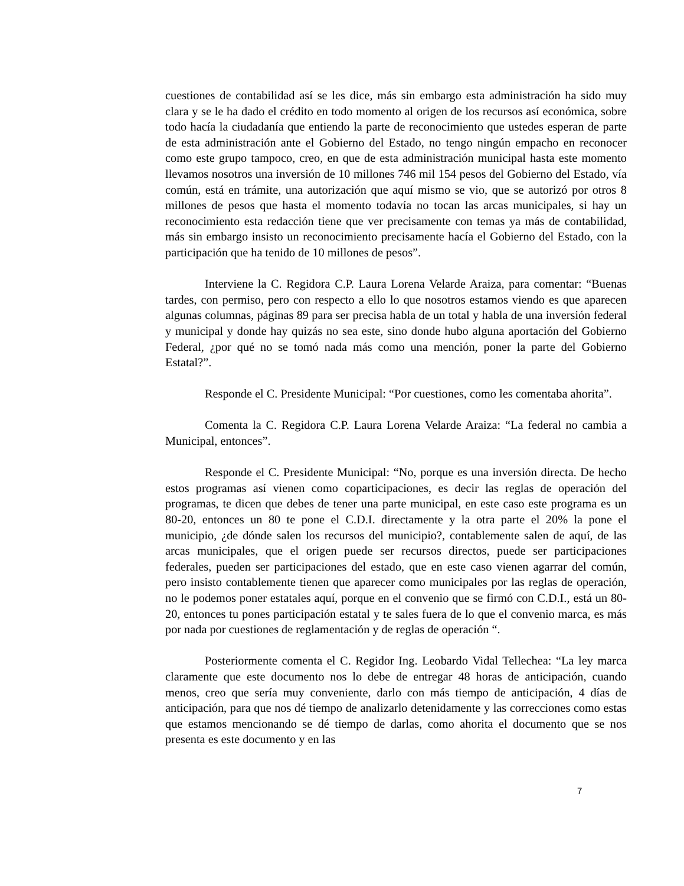cuestiones de contabilidad así se les dice, más sin embargo esta administración ha sido muy clara y se le ha dado el crédito en todo momento al origen de los recursos así económica, sobre todo hacía la ciudadanía que entiendo la parte de reconocimiento que ustedes esperan de parte de esta administración ante el Gobierno del Estado, no tengo ningún empacho en reconocer como este grupo tampoco, creo, en que de esta administración municipal hasta este momento llevamos nosotros una inversión de 10 millones 746 mil 154 pesos del Gobierno del Estado, vía común, está en trámite, una autorización que aquí mismo se vio, que se autorizó por otros 8 millones de pesos que hasta el momento todavía no tocan las arcas municipales, si hay un reconocimiento esta redacción tiene que ver precisamente con temas ya más de contabilidad, más sin embargo insisto un reconocimiento precisamente hacía el Gobierno del Estado, con la participación que ha tenido de 10 millones de pesos”.
Interviene la C. Regidora C.P. Laura Lorena Velarde Araiza, para comentar: “Buenas tardes, con permiso, pero con respecto a ello lo que nosotros estamos viendo es que aparecen algunas columnas, páginas 89 para ser precisa habla de un total y habla de una inversión federal y municipal y donde hay quizás no sea este, sino donde hubo alguna aportación del Gobierno Federal, ¿por qué no se tomó nada más como una mención, poner la parte del Gobierno Estatal?”.
Responde el C. Presidente Municipal: “Por cuestiones, como les comentaba ahorita”.
Comenta la C. Regidora C.P. Laura Lorena Velarde Araiza: “La federal no cambia a Municipal, entonces”.
Responde el C. Presidente Municipal: “No, porque es una inversión directa. De hecho estos programas así vienen como coparticipaciones, es decir las reglas de operación del programas, te dicen que debes de tener una parte municipal, en este caso este programa es un 80-20, entonces un 80 te pone el C.D.I. directamente y la otra parte el 20% la pone el municipio, ¿de dónde salen los recursos del municipio?, contablemente salen de aquí, de las arcas municipales, que el origen puede ser recursos directos, puede ser participaciones federales, pueden ser participaciones del estado, que en este caso vienen agarrar del común, pero insisto contablemente tienen que aparecer como municipales por las reglas de operación, no le podemos poner estatales aquí, porque en el convenio que se firmó con C.D.I., está un 80-20, entonces tu pones participación estatal y te sales fuera de lo que el convenio marca, es más por nada por cuestiones de reglamentación y de reglas de operación “.
Posteriormente comenta el C. Regidor Ing. Leobardo Vidal Tellechea: “La ley marca claramente que este documento nos lo debe de entregar 48 horas de anticipación, cuando menos, creo que sería muy conveniente, darlo con más tiempo de anticipación, 4 días de anticipación, para que nos dé tiempo de analizarlo detenidamente y las correcciones como estas que estamos mencionando se dé tiempo de darlas, como ahorita el documento que se nos presenta es este documento y en las
7